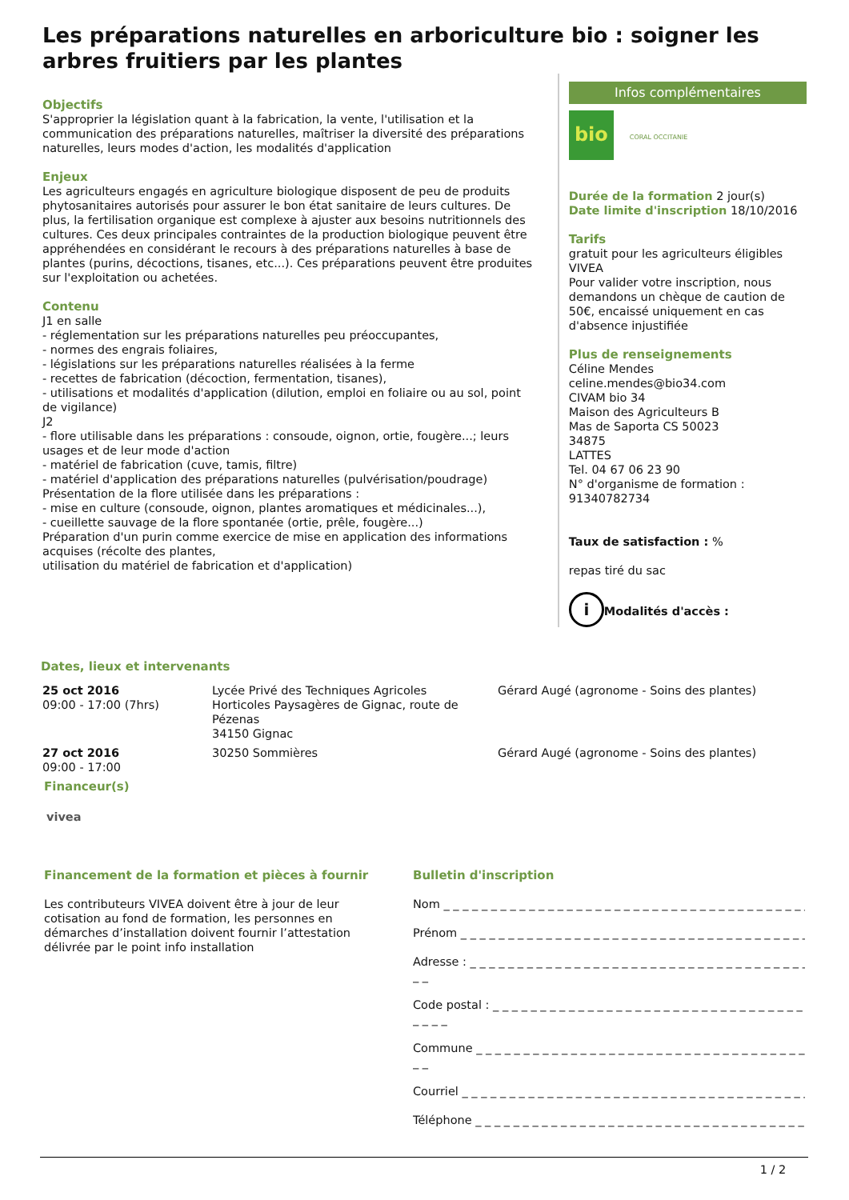Les préparations naturelles en arboriculture bio : soigner les arbres fruitiers par les plantes
Objectifs
S'approprier la législation quant à la fabrication, la vente, l'utilisation et la communication des préparations naturelles, maîtriser la diversité des préparations naturelles, leurs modes d'action, les modalités d'application
Enjeux
Les agriculteurs engagés en agriculture biologique disposent de peu de produits phytosanitaires autorisés pour assurer le bon état sanitaire de leurs cultures. De plus, la fertilisation organique est complexe à ajuster aux besoins nutritionnels des cultures. Ces deux principales contraintes de la production biologique peuvent être appréhendées en considérant le recours à des préparations naturelles à base de plantes (purins, décoctions, tisanes, etc...). Ces préparations peuvent être produites sur l'exploitation ou achetées.
Contenu
J1 en salle
- réglementation sur les préparations naturelles peu préoccupantes,
- normes des engrais foliaires,
- législations sur les préparations naturelles réalisées à la ferme
- recettes de fabrication (décoction, fermentation, tisanes),
- utilisations et modalités d'application (dilution, emploi en foliaire ou au sol, point de vigilance)
J2
- flore utilisable dans les préparations : consoude, oignon, ortie, fougère...; leurs usages et de leur mode d'action
- matériel de fabrication (cuve, tamis, filtre)
- matériel d'application des préparations naturelles (pulvérisation/poudrage)
Présentation de la flore utilisée dans les préparations :
- mise en culture (consoude, oignon, plantes aromatiques et médicinales...),
- cueillette sauvage de la flore spontanée (ortie, prêle, fougère...)
Préparation d'un purin comme exercice de mise en application des informations acquises (récolte des plantes,
utilisation du matériel de fabrication et d'application)
Infos complémentaires
bio
CORAL OCCITANIE
Durée de la formation 2 jour(s)
Date limite d'inscription 18/10/2016
Tarifs
gratuit pour les agriculteurs éligibles VIVEA
Pour valider votre inscription, nous demandons un chèque de caution de 50€, encaissé uniquement en cas d'absence injustifiée
Plus de renseignements
Céline Mendes
celine.mendes@bio34.com
CIVAM bio 34
Maison des Agriculteurs B
Mas de Saporta CS 50023
34875
LATTES
Tel. 04 67 06 23 90
N° d'organisme de formation : 91340782734
Taux de satisfaction : %
repas tiré du sac
i Modalités d'accès :
Dates, lieux et intervenants
| 25 oct 2016 09:00 - 17:00 (7hrs) | Lycée Privé des Techniques Agricoles Horticoles Paysagères de Gignac, route de Pézenas 34150 Gignac | Gérard Augé (agronome - Soins des plantes) |
| 27 oct 2016 09:00 - 17:00 | 30250 Sommières | Gérard Augé (agronome - Soins des plantes) |
Financeur(s)
vivea
Financement de la formation et pièces à fournir
Les contributeurs VIVEA doivent être à jour de leur cotisation au fond de formation, les personnes en démarches d’installation doivent fournir l’attestation délivrée par le point info installation
Bulletin d'inscription
Nom _ _ _ _ _ _ _ _ _ _ _ _ _ _ _ _ _ _ _ _ _ _ _ _ _ _ _ _ _ _ _ _ _ _ _ _ _ _ _ _
Prénom _ _ _ _ _ _ _ _ _ _ _ _ _ _ _ _ _ _ _ _ _ _ _ _ _ _ _ _ _ _ _ _ _ _ _ _ _ _
Adresse : _ _ _ _ _ _ _ _ _ _ _ _ _ _ _ _ _ _ _ _ _ _ _ _ _ _ _ _ _ _ _ _ _ _ _ _ _
_ _
Code postal : _ _ _ _ _ _ _ _ _ _ _ _ _ _ _ _ _ _ _ _ _ _ _ _ _ _ _ _ _ _ _ _ _ _
_ _ _ _
Commune _ _ _ _ _ _ _ _ _ _ _ _ _ _ _ _ _ _ _ _ _ _ _ _ _ _ _ _ _ _ _ _ _ _ _ _
_ _
Courriel _ _ _ _ _ _ _ _ _ _ _ _ _ _ _ _ _ _ _ _ _ _ _ _ _ _ _ _ _ _ _ _ _ _ _ _ _ _
Téléphone _ _ _ _ _ _ _ _ _ _ _ _ _ _ _ _ _ _ _ _ _ _ _ _ _ _ _ _ _ _ _ _ _ _ _ _
1 / 2